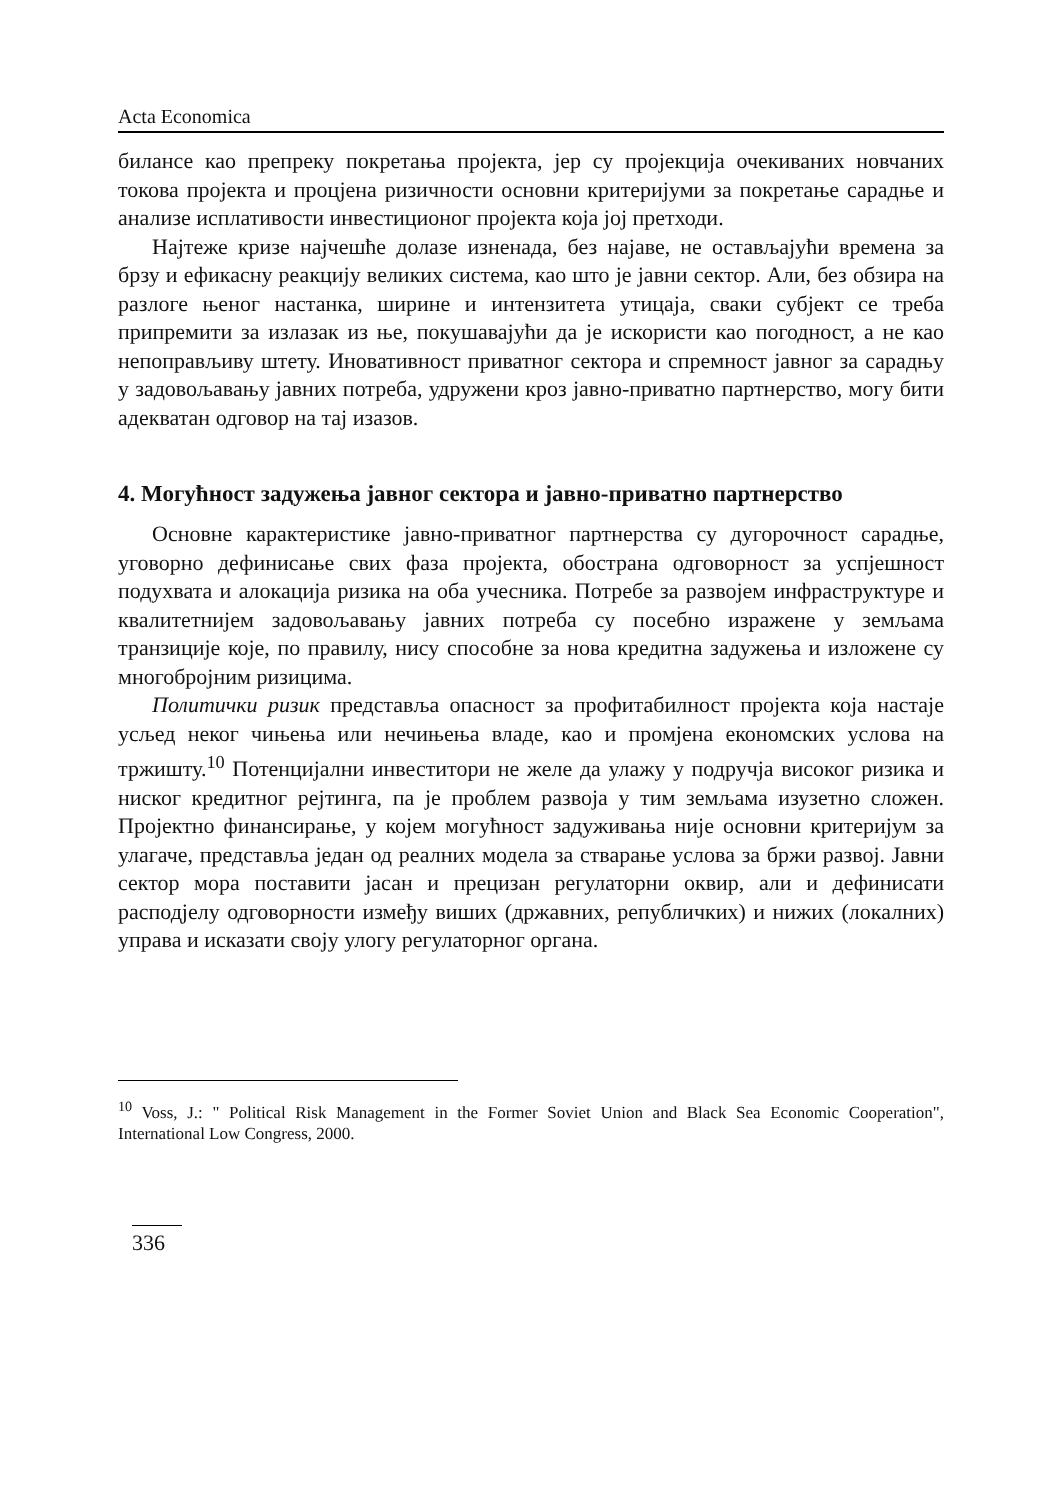Acta Economica
билансе као препреку покретања пројекта, јер су пројекција очекиваних новчаних токова пројекта и процјена ризичности основни критеријуми за покретање сарадње и анализе исплативости инвестиционог пројекта која јој претходи.
Најтеже кризе најчешће долазе изненада, без најаве, не остављајући времена за брзу и ефикасну реакцију великих система, као што је јавни сектор. Али, без обзира на разлоге њеног настанка, ширине и интензитета утицаја, сваки субјект се треба припремити за излазак из ње, покушавајући да је искористи као погодност, а не као непоправљиву штету. Иновативност приватног сектора и спремност јавног за сарадњу у задовољавању јавних потреба, удружени кроз јавно-приватно партнерство, могу бити адекватан одговор на тај изазов.
4. Могућност задужења јавног сектора и јавно-приватно партнерство
Основне карактеристике јавно-приватног партнерства су дугорочност сарадње, уговорно дефинисање свих фаза пројекта, обострана одговорност за успјешност подухвата и алокација ризика на оба учесника. Потребе за развојем инфраструктуре и квалитетнијем задовољавању јавних потреба су посебно изражене у земљама транзиције које, по правилу, нису способне за нова кредитна задужења и изложене су многобројним ризицима.
Политички ризик представља опасност за профитабилност пројекта која настаје усљед неког чињења или нечињења владе, као и промјена економских услова на тржишту.<sup>10</sup> Потенцијални инвеститори не желе да улажу у подручја високог ризика и ниског кредитног рејтинга, па је проблем развоја у тим земљама изузетно сложен. Пројектно финансирање, у којем могућност задуживања није основни критеријум за улагаче, представља један од реалних модела за стварање услова за бржи развој. Јавни сектор мора поставити јасан и прецизан регулаторни оквир, али и дефинисати расподјелу одговорности између виших (државних, републичких) и нижих (локалних) управа и исказати своју улогу регулаторног органа.
<sup>10</sup> Voss, J.: " Political Risk Management in the Former Soviet Union and Black Sea Economic Cooperation", International Low Congress, 2000.
336